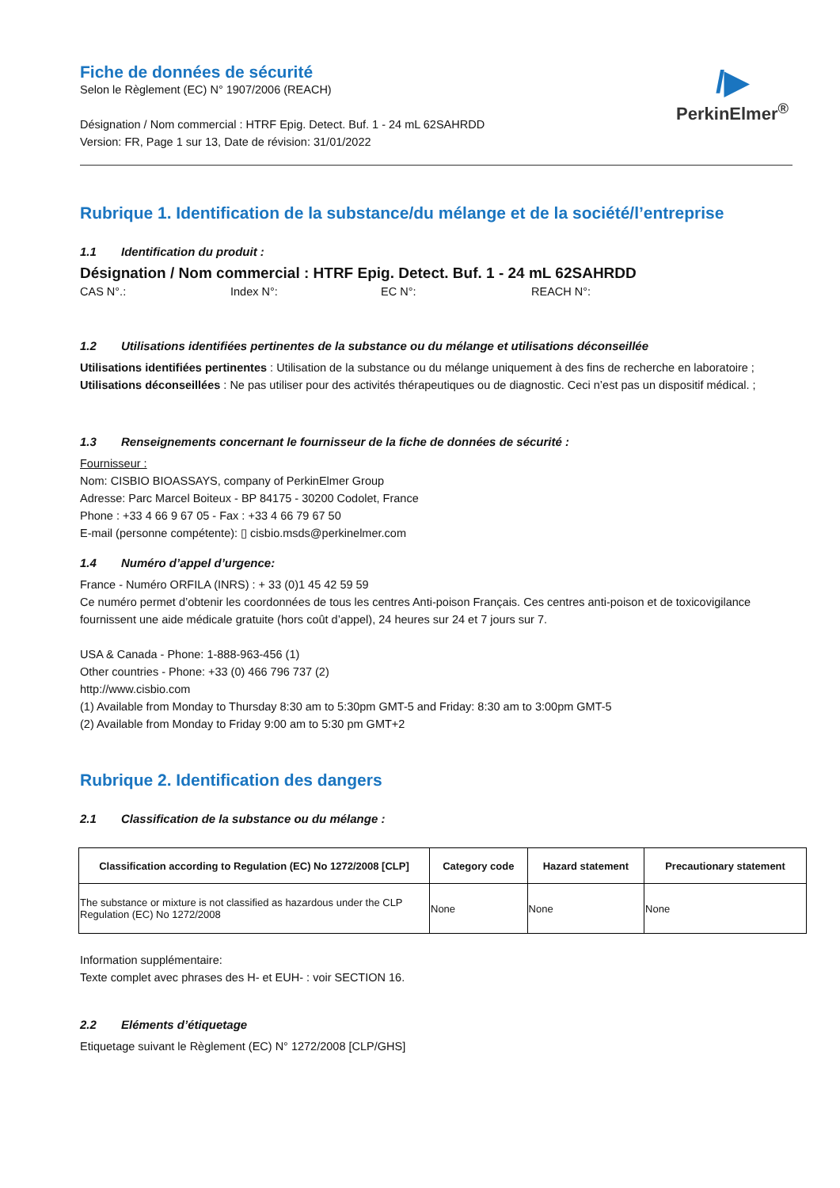/▶
PerkinElmer<sup>®</sup>
Fiche de données de sécurité
Selon le Règlement (EC) N° 1907/2006 (REACH)
Désignation / Nom commercial : HTRF Epig. Detect. Buf. 1 - 24 mL 62SAHRDD
Version: FR, Page 1 sur 13, Date de révision: 31/01/2022
Rubrique 1. Identification de la substance/du mélange et de la société/l’entreprise
1.1 Identification du produit :
Désignation / Nom commercial : HTRF Epig. Detect. Buf. 1 - 24 mL 62SAHRDD
CAS N°.: Index N°: EC N°: REACH N°:
1.2 Utilisations identifiées pertinentes de la substance ou du mélange et utilisations déconseillée
Utilisations identifiées pertinentes : Utilisation de la substance ou du mélange uniquement à des fins de recherche en laboratoire ;
Utilisations déconseillées : Ne pas utiliser pour des activités thérapeutiques ou de diagnostic. Ceci n’est pas un dispositif médical. ;
1.3 Renseignements concernant le fournisseur de la fiche de données de sécurité :
Fournisseur :
Nom: CISBIO BIOASSAYS, company of PerkinElmer Group
Adresse: Parc Marcel Boiteux - BP 84175 - 30200 Codolet, France
Phone : +33 4 66 9 67 05 - Fax : +33 4 66 79 67 50
E-mail (personne compétente): ▯ cisbio.msds@perkinelmer.com
1.4 Numéro d’appel d’urgence:
France - Numéro ORFILA (INRS) : + 33 (0)1 45 42 59 59
Ce numéro permet d’obtenir les coordonnées de tous les centres Anti-poison Français. Ces centres anti-poison et de toxicovigilance fournissent une aide médicale gratuite (hors coût d’appel), 24 heures sur 24 et 7 jours sur 7.
USA & Canada - Phone: 1-888-963-456 (1)
Other countries - Phone: +33 (0) 466 796 737 (2)
http://www.cisbio.com
(1) Available from Monday to Thursday 8:30 am to 5:30pm GMT-5 and Friday: 8:30 am to 3:00pm GMT-5
(2) Available from Monday to Friday 9:00 am to 5:30 pm GMT+2
Rubrique 2. Identification des dangers
2.1 Classification de la substance ou du mélange :
| Classification according to Regulation (EC) No 1272/2008 [CLP] | Category code | Hazard statement | Precautionary statement |
| --- | --- | --- | --- |
| The substance or mixture is not classified as hazardous under the CLP Regulation (EC) No 1272/2008 | None | None | None |
Information supplémentaire:
Texte complet avec phrases des H- et EUH- : voir SECTION 16.
2.2 Eléments d’étiquetage
Etiquetage suivant le Règlement (EC) N° 1272/2008 [CLP/GHS]